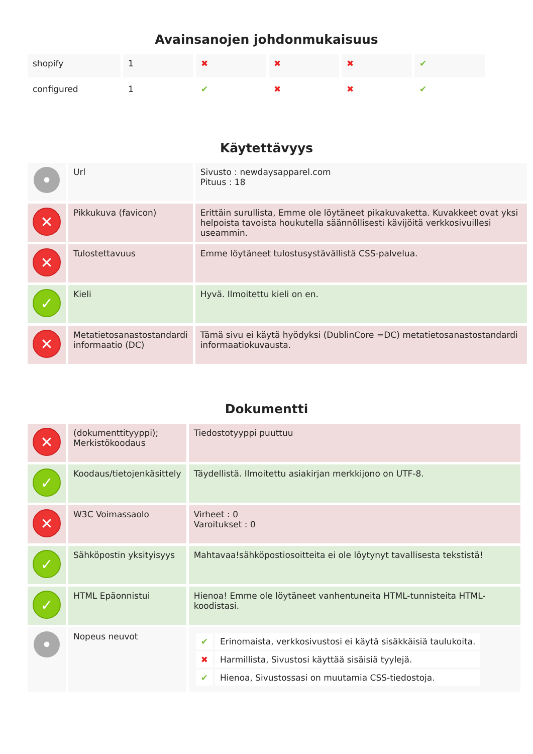Avainsanojen johdonmukaisuus
| shopify | 1 | ✖ | ✖ | ✖ | ✔ |
| configured | 1 | ✔ | ✖ | ✖ | ✔ |
Käytettävyys
| • | Url | Sivusto : newdaysapparel.com Pituus : 18 |
| ✕ | Pikkukuva (favicon) | Erittäin surullista, Emme ole löytäneet pikakuvaketta. Kuvakkeet ovat yksi helpoista tavoista houkutella säännöllisesti kävijöitä verkkosivuillesi useammin. |
| ✕ | Tulostettavuus | Emme löytäneet tulostusystävällistä CSS-palvelua. |
| ✓ | Kieli | Hyvä. Ilmoitettu kieli on en. |
| ✕ | Metatietosanastostandardi informaatio (DC) | Tämä sivu ei käytä hyödyksi (DublinCore =DC) metatietosanastostandardi informaatiokuvausta. |
Dokumentti
| ✕ | (dokumenttityyppi); Merkistökoodaus | Tiedostotyyppi puuttuu |
| ✓ | Koodaus/tietojenkäsittely | Täydellistä. Ilmoitettu asiakirjan merkkijono on UTF-8. |
| ✕ | W3C Voimassaolo | Virheet : 0 Varoitukset : 0 |
| ✓ | Sähköpostin yksityisyys | Mahtavaa!sähköpostiosoitteita ei ole löytynyt tavallisesta tekstistä! |
| ✓ | HTML Epäonnistui | Hienoa! Emme ole löytäneet vanhentuneita HTML-tunnisteita HTML-koodistasi. |
| • | Nopeus neuvot | / ✔ / Erinomaista, verkkosivustosi ei käytä sisäkkäisiä taulukoita. / / ✖ / Harmillista, Sivustosi käyttää sisäisiä tyylejä. / / ✔ / Hienoa, Sivustossasi on muutamia CSS-tiedostoja. / |